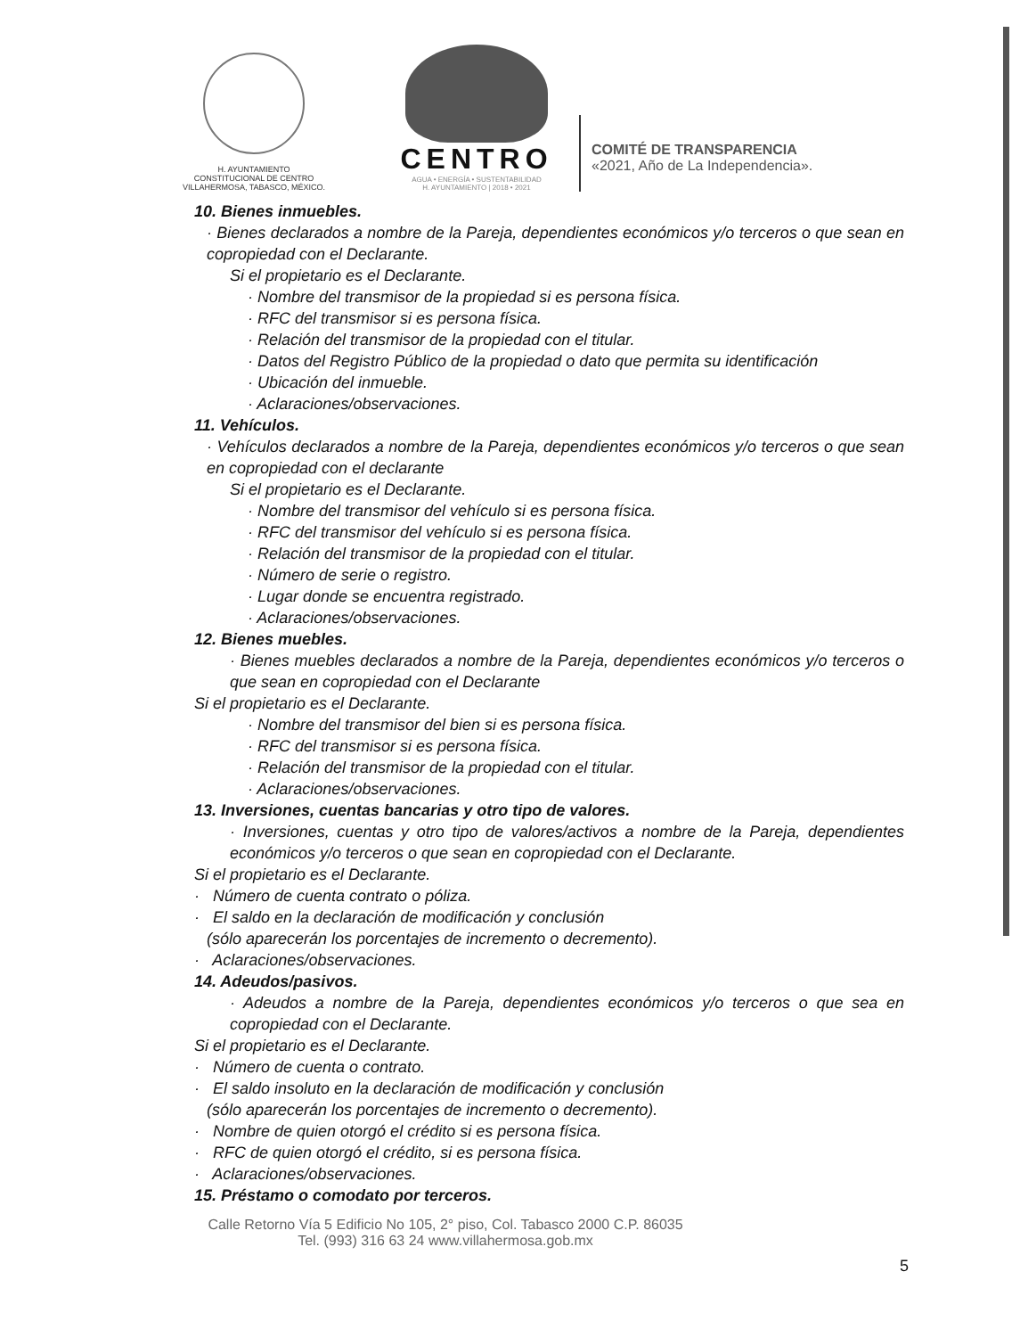H. AYUNTAMIENTO
CONSTITUCIONAL DE CENTRO
VILLAHERMOSA, TABASCO, MÉXICO.
CENTRO
AGUA • ENERGÍA • SUSTENTABILIDAD
H. AYUNTAMIENTO | 2018 • 2021
COMITÉ DE TRANSPARENCIA
«2021, Año de La Independencia».
10. Bienes inmuebles.
· Bienes declarados a nombre de la Pareja, dependientes económicos y/o terceros o que sean en copropiedad con el Declarante.
Si el propietario es el Declarante.
· Nombre del transmisor de la propiedad si es persona física.
· RFC del transmisor si es persona física.
· Relación del transmisor de la propiedad con el titular.
· Datos del Registro Público de la propiedad o dato que permita su identificación
· Ubicación del inmueble.
· Aclaraciones/observaciones.
11. Vehículos.
· Vehículos declarados a nombre de la Pareja, dependientes económicos y/o terceros o que sean en copropiedad con el declarante
Si el propietario es el Declarante.
· Nombre del transmisor del vehículo si es persona física.
· RFC del transmisor del vehículo si es persona física.
· Relación del transmisor de la propiedad con el titular.
· Número de serie o registro.
· Lugar donde se encuentra registrado.
· Aclaraciones/observaciones.
12. Bienes muebles.
· Bienes muebles declarados a nombre de la Pareja, dependientes económicos y/o terceros o que sean en copropiedad con el Declarante
Si el propietario es el Declarante.
· Nombre del transmisor del bien si es persona física.
· RFC del transmisor si es persona física.
· Relación del transmisor de la propiedad con el titular.
· Aclaraciones/observaciones.
13. Inversiones, cuentas bancarias y otro tipo de valores.
· Inversiones, cuentas y otro tipo de valores/activos a nombre de la Pareja, dependientes económicos y/o terceros o que sean en copropiedad con el Declarante.
Si el propietario es el Declarante.
· Número de cuenta contrato o póliza.
· El saldo en la declaración de modificación y conclusión
(sólo aparecerán los porcentajes de incremento o decremento).
· Aclaraciones/observaciones.
14. Adeudos/pasivos.
· Adeudos a nombre de la Pareja, dependientes económicos y/o terceros o que sea en copropiedad con el Declarante.
Si el propietario es el Declarante.
· Número de cuenta o contrato.
· El saldo insoluto en la declaración de modificación y conclusión
(sólo aparecerán los porcentajes de incremento o decremento).
· Nombre de quien otorgó el crédito si es persona física.
· RFC de quien otorgó el crédito, si es persona física.
· Aclaraciones/observaciones.
15. Préstamo o comodato por terceros.
Calle Retorno Vía 5 Edificio No 105, 2° piso, Col. Tabasco 2000 C.P. 86035
Tel. (993) 316 63 24 www.villahermosa.gob.mx
5